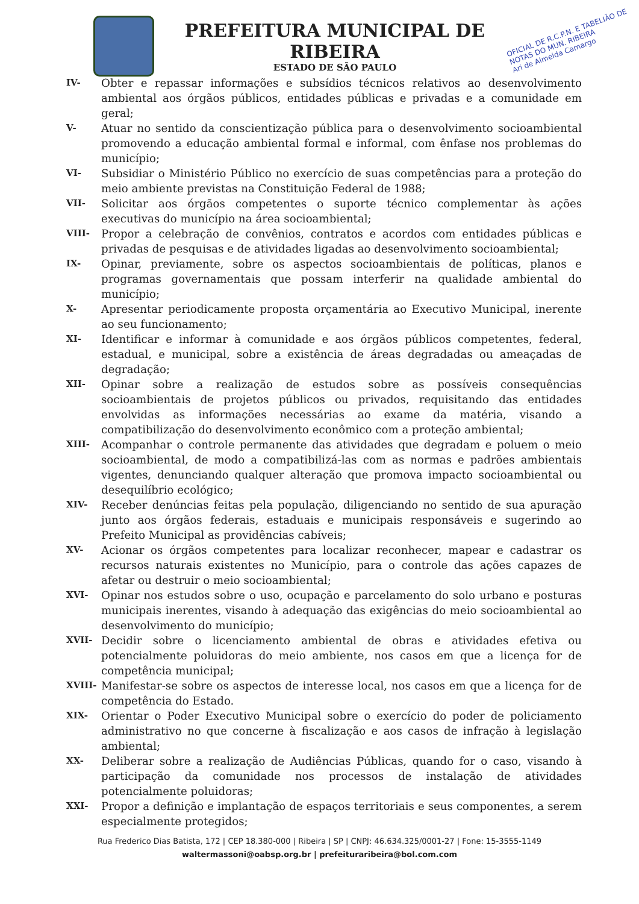PREFEITURA MUNICIPAL DE RIBEIRA
ESTADO DE SÃO PAULO
OFICIAL DE R.C.P.N. E TABELIÃO DE NOTAS DO MUN. RIBEIRA
Ari de Almeida Camargo
IV-
Obter e repassar informações e subsídios técnicos relativos ao desenvolvimento ambiental aos órgãos públicos, entidades públicas e privadas e a comunidade em geral;
V-
Atuar no sentido da conscientização pública para o desenvolvimento socioambiental promovendo a educação ambiental formal e informal, com ênfase nos problemas do município;
VI-
Subsidiar o Ministério Público no exercício de suas competências para a proteção do meio ambiente previstas na Constituição Federal de 1988;
VII-
Solicitar aos órgãos competentes o suporte técnico complementar às ações executivas do município na área socioambiental;
VIII-
Propor a celebração de convênios, contratos e acordos com entidades públicas e privadas de pesquisas e de atividades ligadas ao desenvolvimento socioambiental;
IX-
Opinar, previamente, sobre os aspectos socioambientais de políticas, planos e programas governamentais que possam interferir na qualidade ambiental do município;
X-
Apresentar periodicamente proposta orçamentária ao Executivo Municipal, inerente ao seu funcionamento;
XI-
Identificar e informar à comunidade e aos órgãos públicos competentes, federal, estadual, e municipal, sobre a existência de áreas degradadas ou ameaçadas de degradação;
XII-
Opinar sobre a realização de estudos sobre as possíveis consequências socioambientais de projetos públicos ou privados, requisitando das entidades envolvidas as informações necessárias ao exame da matéria, visando a compatibilização do desenvolvimento econômico com a proteção ambiental;
XIII-
Acompanhar o controle permanente das atividades que degradam e poluem o meio socioambiental, de modo a compatibilizá-las com as normas e padrões ambientais vigentes, denunciando qualquer alteração que promova impacto socioambiental ou desequilíbrio ecológico;
XIV-
Receber denúncias feitas pela população, diligenciando no sentido de sua apuração junto aos órgãos federais, estaduais e municipais responsáveis e sugerindo ao Prefeito Municipal as providências cabíveis;
XV-
Acionar os órgãos competentes para localizar reconhecer, mapear e cadastrar os recursos naturais existentes no Município, para o controle das ações capazes de afetar ou destruir o meio socioambiental;
XVI-
Opinar nos estudos sobre o uso, ocupação e parcelamento do solo urbano e posturas municipais inerentes, visando à adequação das exigências do meio socioambiental ao desenvolvimento do município;
XVII-
Decidir sobre o licenciamento ambiental de obras e atividades efetiva ou potencialmente poluidoras do meio ambiente, nos casos em que a licença for de competência municipal;
XVIII-
Manifestar-se sobre os aspectos de interesse local, nos casos em que a licença for de competência do Estado.
XIX-
Orientar o Poder Executivo Municipal sobre o exercício do poder de policiamento administrativo no que concerne à fiscalização e aos casos de infração à legislação ambiental;
XX-
Deliberar sobre a realização de Audiências Públicas, quando for o caso, visando à participação da comunidade nos processos de instalação de atividades potencialmente poluidoras;
XXI-
Propor a definição e implantação de espaços territoriais e seus componentes, a serem especialmente protegidos;
Rua Frederico Dias Batista, 172 | CEP 18.380-000 | Ribeira | SP | CNPJ: 46.634.325/0001-27 | Fone: 15-3555-1149
waltermassoni@oabsp.org.br | prefeituraribeira@bol.com.com